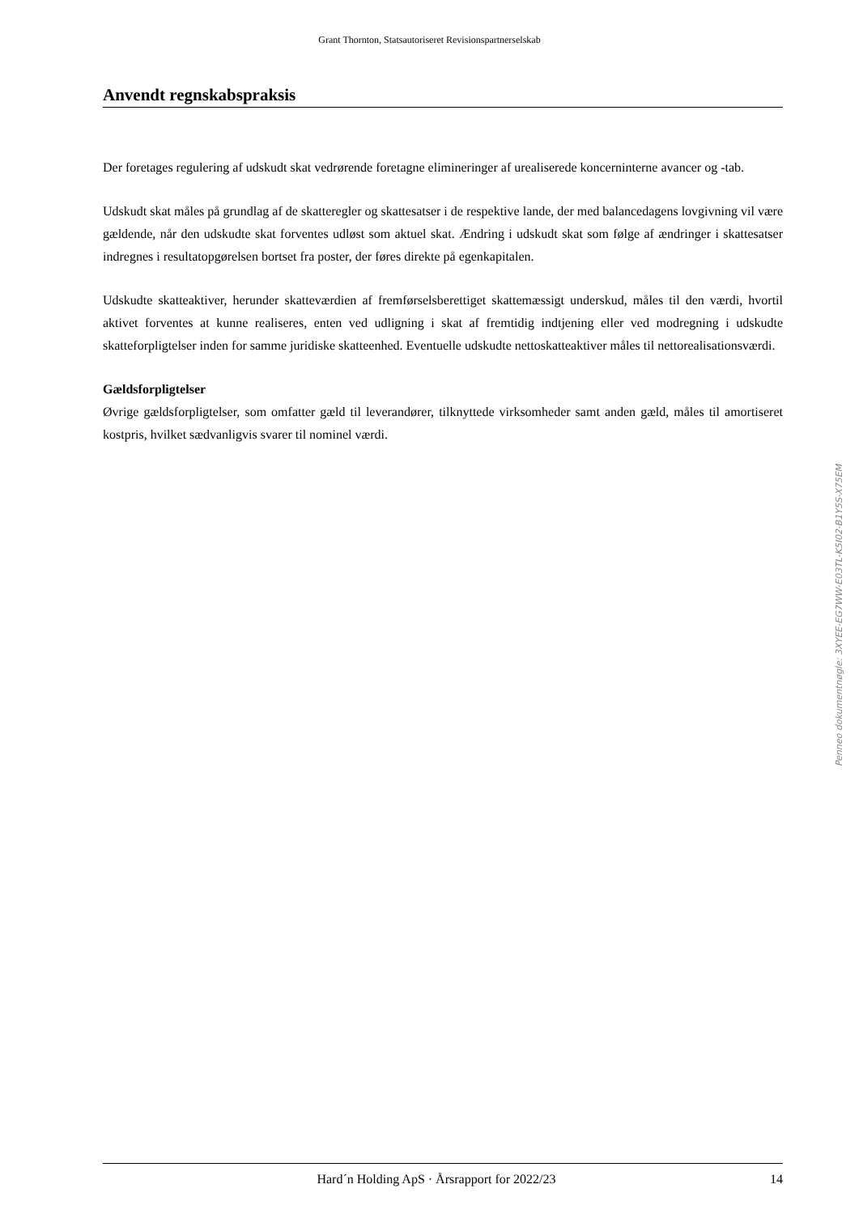Grant Thornton, Statsautoriseret Revisionspartnerselskab
Anvendt regnskabspraksis
Der foretages regulering af udskudt skat vedrørende foretagne elimineringer af urealiserede koncerninterne avancer og -tab.
Udskudt skat måles på grundlag af de skatteregler og skattesatser i de respektive lande, der med balancedagens lovgivning vil være gældende, når den udskudte skat forventes udløst som aktuel skat. Ændring i udskudt skat som følge af ændringer i skattesatser indregnes i resultatopgørelsen bortset fra poster, der føres direkte på egenkapitalen.
Udskudte skatteaktiver, herunder skatteværdien af fremførselsberettiget skattemæssigt underskud, måles til den værdi, hvortil aktivet forventes at kunne realiseres, enten ved udligning i skat af fremtidig indtjening eller ved modregning i udskudte skatteforpligtelser inden for samme juridiske skatteenhed. Eventuelle udskudte nettoskatteaktiver måles til nettorealisationsværdi.
Gældsforpligtelser
Øvrige gældsforpligtelser, som omfatter gæld til leverandører, tilknyttede virksomheder samt anden gæld, måles til amortiseret kostpris, hvilket sædvanligvis svarer til nominel værdi.
Penneo dokumentnøgle: 3XYEE-EG7WW-E03TL-K5I02-B1Y5S-X75EM
Hard´n Holding ApS · Årsrapport for 2022/23 14